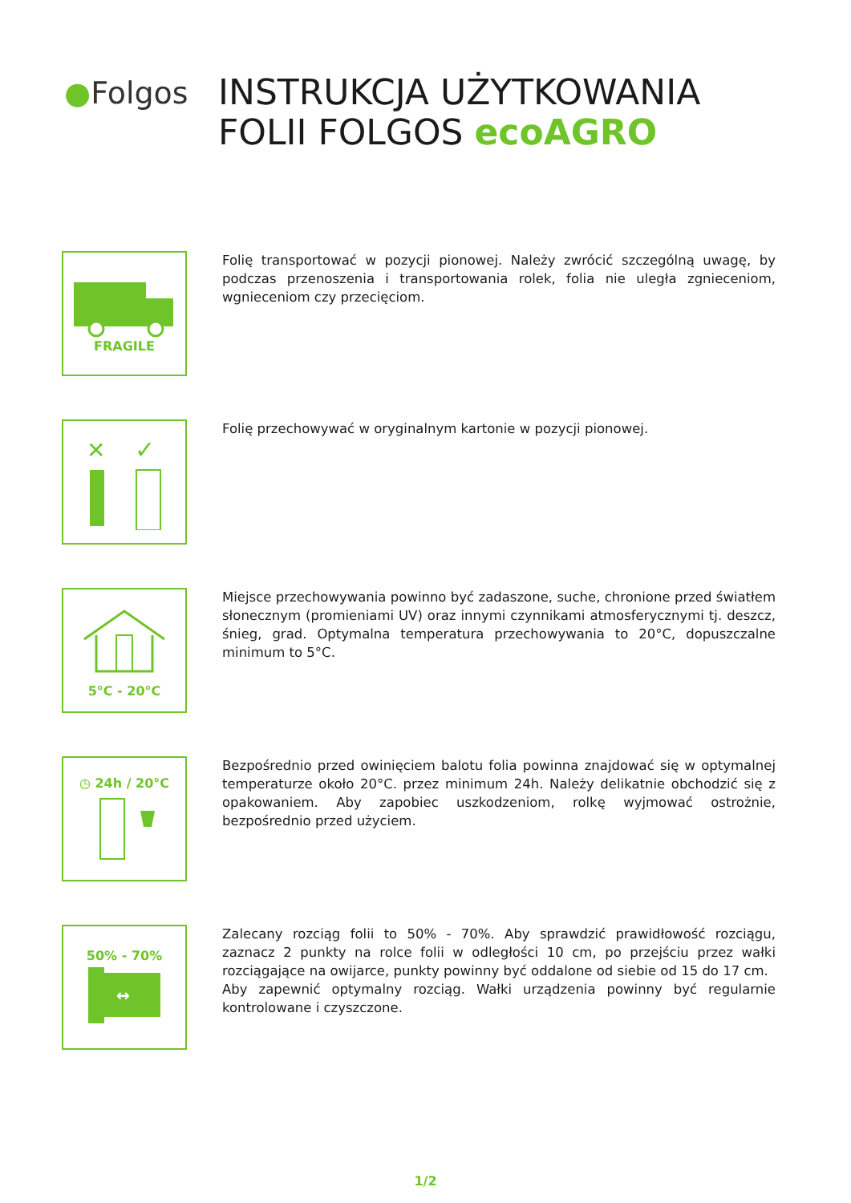●Folgos
INSTRUKCJA UŻYTKOWANIA
FOLII FOLGOS ecoAGRO
FRAGILE
Folię transportować w pozycji pionowej. Należy zwrócić szczególną uwagę, by podczas przenoszenia i transportowania rolek, folia nie uległa zgnieceniom, wgnieceniom czy przecięciom.
✕
✓
Folię przechowywać w oryginalnym kartonie w pozycji pionowej.
5°C - 20°C
Miejsce przechowywania powinno być zadaszone, suche, chronione przed światłem słonecznym (promieniami UV) oraz innymi czynnikami atmosferycznymi tj. deszcz, śnieg, grad. Optymalna temperatura przechowywania to 20°C, dopuszczalne minimum to 5°C.
◷ 24h / 20°C
Bezpośrednio przed owinięciem balotu folia powinna znajdować się w optymalnej temperaturze około 20°C. przez minimum 24h. Należy delikatnie obchodzić się z opakowaniem. Aby zapobiec uszkodzeniom, rolkę wyjmować ostrożnie, bezpośrednio przed użyciem.
50% - 70%
↔
Zalecany rozciąg folii to 50% - 70%. Aby sprawdzić prawidłowość rozciągu, zaznacz 2 punkty na rolce folii w odległości 10 cm, po przejściu przez wałki rozciągające na owijarce, punkty powinny być oddalone od siebie od 15 do 17 cm.
Aby zapewnić optymalny rozciąg. Wałki urządzenia powinny być regularnie kontrolowane i czyszczone.
1/2